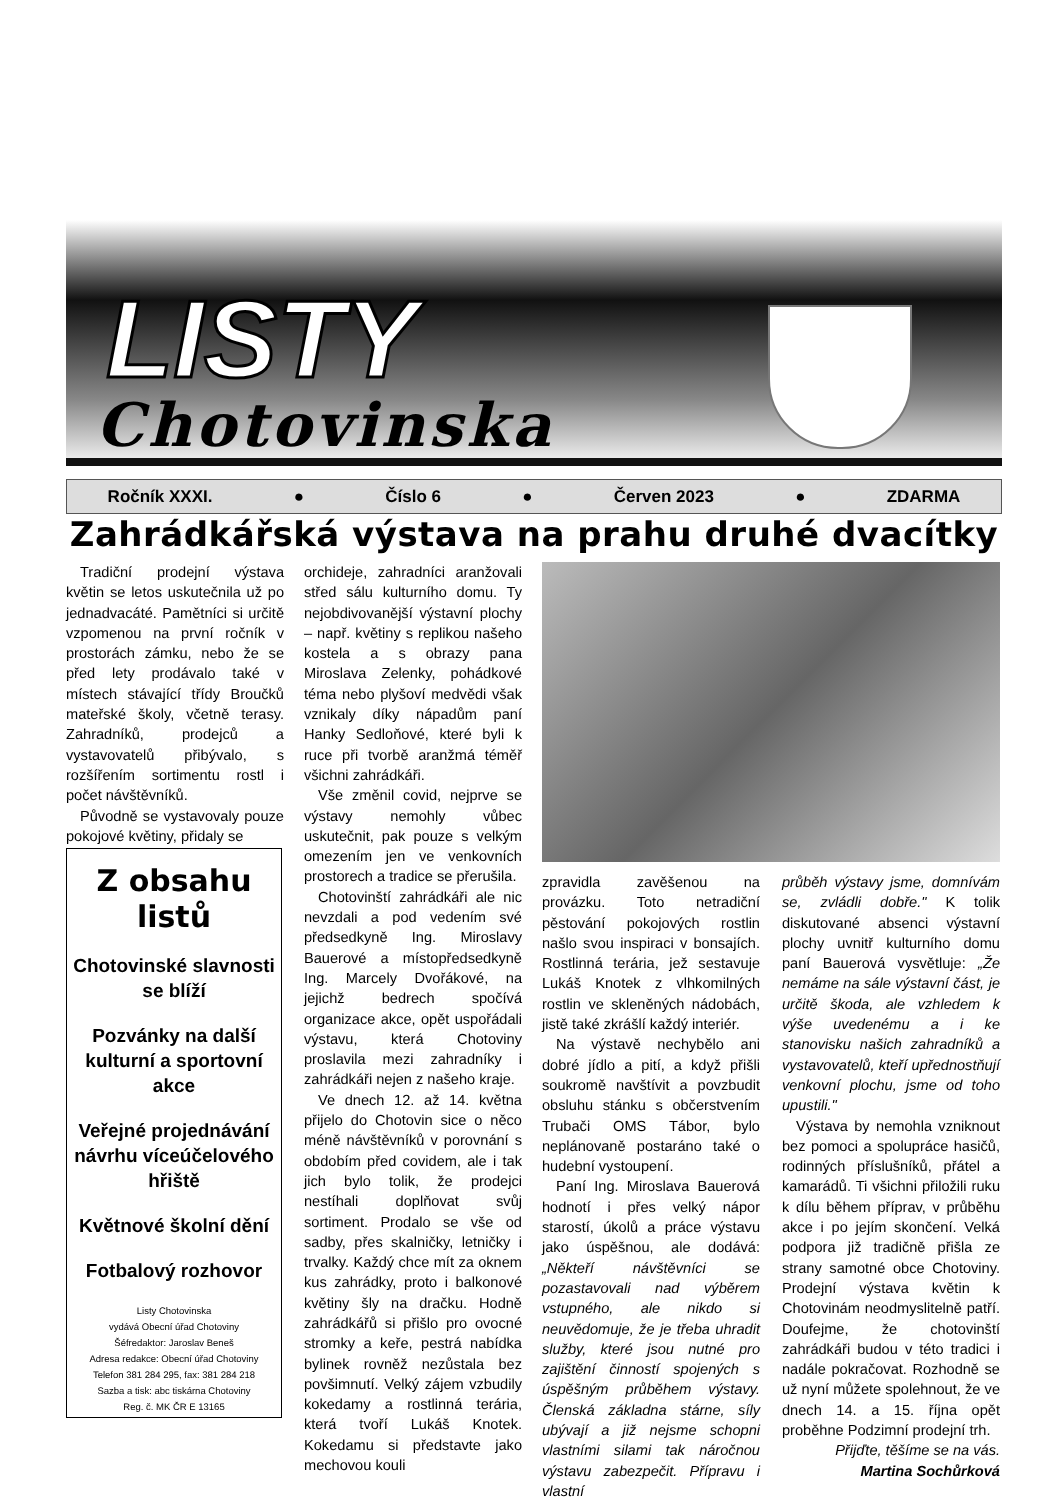LISTY
Chotovinska
Ročník XXXI. ● Číslo 6 ● Červen 2023 ● ZDARMA
Zahrádkářská výstava na prahu druhé dvacítky
Tradiční prodejní výstava květin se letos uskutečnila už po jednadvacáté. Pamětníci si určitě vzpomenou na první ročník v prostorách zámku, nebo že se před lety prodávalo také v místech stávající třídy Broučků mateřské školy, včetně terasy. Zahradníků, prodejců a vystavovatelů přibývalo, s rozšířením sortimentu rostl i počet návštěvníků.
Původně se vystavovaly pouze pokojové květiny, přidaly se
Z obsahu listů
Chotovinské slavnosti se blíží
Pozvánky na další kulturní a sportovní akce
Veřejné projednávání návrhu víceúčelového hřiště
Květnové školní dění
Fotbalový rozhovor
Listy Chotovinska
vydává Obecní úřad Chotoviny
Šéfredaktor: Jaroslav Beneš
Adresa redakce: Obecní úřad Chotoviny
Telefon 381 284 295, fax: 381 284 218
Sazba a tisk: abc tiskárna Chotoviny
Reg. č. MK ČR E 13165
orchideje, zahradníci aranžovali střed sálu kulturního domu. Ty nejobdivovanější výstavní plochy – např. květiny s replikou našeho kostela a s obrazy pana Miroslava Zelenky, pohádkové téma nebo plyšoví medvědi však vznikaly díky nápadům paní Hanky Sedloňové, které byli k ruce při tvorbě aranžmá téměř všichni zahrádkáři.
Vše změnil covid, nejprve se výstavy nemohly vůbec uskutečnit, pak pouze s velkým omezením jen ve venkovních prostorech a tradice se přerušila.
Chotovinští zahrádkáři ale nic nevzdali a pod vedením své předsedkyně Ing. Miroslavy Bauerové a místopředsedkyně Ing. Marcely Dvořákové, na jejichž bedrech spočívá organizace akce, opět uspořádali výstavu, která Chotoviny proslavila mezi zahradníky i zahrádkáři nejen z našeho kraje.
Ve dnech 12. až 14. května přijelo do Chotovin sice o něco méně návštěvníků v porovnání s obdobím před covidem, ale i tak jich bylo tolik, že prodejci nestíhali doplňovat svůj sortiment. Prodalo se vše od sadby, přes skalničky, letničky i trvalky. Každý chce mít za oknem kus zahrádky, proto i balkonové květiny šly na dračku. Hodně zahrádkářů si přišlo pro ovocné stromky a keře, pestrá nabídka bylinek rovněž nezůstala bez povšimnutí. Velký zájem vzbudily kokedamy a rostlinná terária, která tvoří Lukáš Knotek. Kokedamu si představte jako mechovou kouli
zpravidla zavěšenou na provázku. Toto netradiční pěstování pokojových rostlin našlo svou inspiraci v bonsajích. Rostlinná terária, jež sestavuje Lukáš Knotek z vlhkomilných rostlin ve skleněných nádobách, jistě také zkrášlí každý interiér.
Na výstavě nechybělo ani dobré jídlo a pití, a když přišli soukromě navštívit a povzbudit obsluhu stánku s občerstvením Trubači OMS Tábor, bylo neplánovaně postaráno také o hudební vystoupení.
Paní Ing. Miroslava Bauerová hodnotí i přes velký nápor starostí, úkolů a práce výstavu jako úspěšnou, ale dodává: „Někteří návštěvníci se pozastavovali nad výběrem vstupného, ale nikdo si neuvědomuje, že je třeba uhradit služby, které jsou nutné pro zajištění činností spojených s úspěšným průběhem výstavy. Členská základna stárne, síly ubývají a již nejsme schopni vlastními silami tak náročnou výstavu zabezpečit. Přípravu i vlastní
průběh výstavy jsme, domnívám se, zvládli dobře." K tolik diskutované absenci výstavní plochy uvnitř kulturního domu paní Bauerová vysvětluje: „Že nemáme na sále výstavní část, je určitě škoda, ale vzhledem k výše uvedenému a i ke stanovisku našich zahradníků a vystavovatelů, kteří upřednostňují venkovní plochu, jsme od toho upustili."
Výstava by nemohla vzniknout bez pomoci a spolupráce hasičů, rodinných příslušníků, přátel a kamarádů. Ti všichni přiložili ruku k dílu během příprav, v průběhu akce i po jejím skončení. Velká podpora již tradičně přišla ze strany samotné obce Chotoviny. Prodejní výstava květin k Chotovinám neodmyslitelně patří. Doufejme, že chotovinští zahrádkáři budou v této tradici i nadále pokračovat. Rozhodně se už nyní můžete spolehnout, že ve dnech 14. a 15. října opět proběhne Podzimní prodejní trh.
Přijďte, těšíme se na vás.
Martina Sochůrková